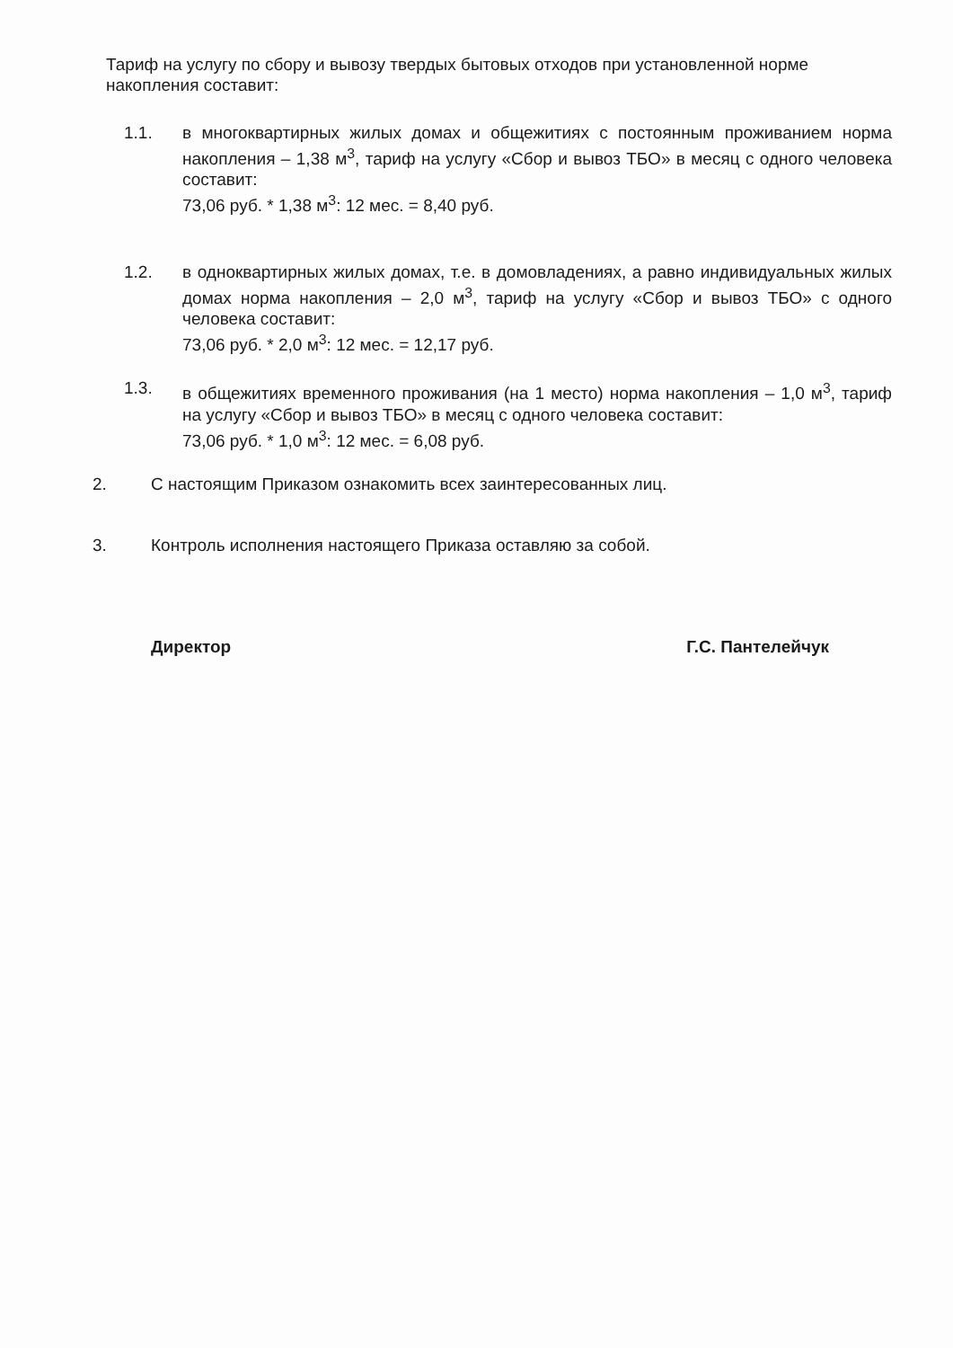Тариф на услугу по сбору и вывозу твердых бытовых отходов при установленной норме накопления составит:
1.1. в многоквартирных жилых домах и общежитиях с постоянным проживанием норма накопления – 1,38 м<sup>3</sup>, тариф на услугу «Сбор и вывоз ТБО» в месяц с одного человека составит:
73,06 руб. * 1,38 м<sup>3</sup>: 12 мес. = 8,40 руб.
1.2. в одноквартирных жилых домах, т.е. в домовладениях, а равно индивидуальных жилых домах норма накопления – 2,0 м<sup>3</sup>, тариф на услугу «Сбор и вывоз ТБО» с одного человека составит:
73,06 руб. * 2,0 м<sup>3</sup>: 12 мес. = 12,17 руб.
1.3. в общежитиях временного проживания (на 1 место) норма накопления – 1,0 м<sup>3</sup>, тариф на услугу «Сбор и вывоз ТБО» в месяц с одного человека составит:
73,06 руб. * 1,0 м<sup>3</sup>: 12 мес. = 6,08 руб.
2. С настоящим Приказом ознакомить всех заинтересованных лиц.
3. Контроль исполнения настоящего Приказа оставляю за собой.
Директор Г.С. Пантелейчук